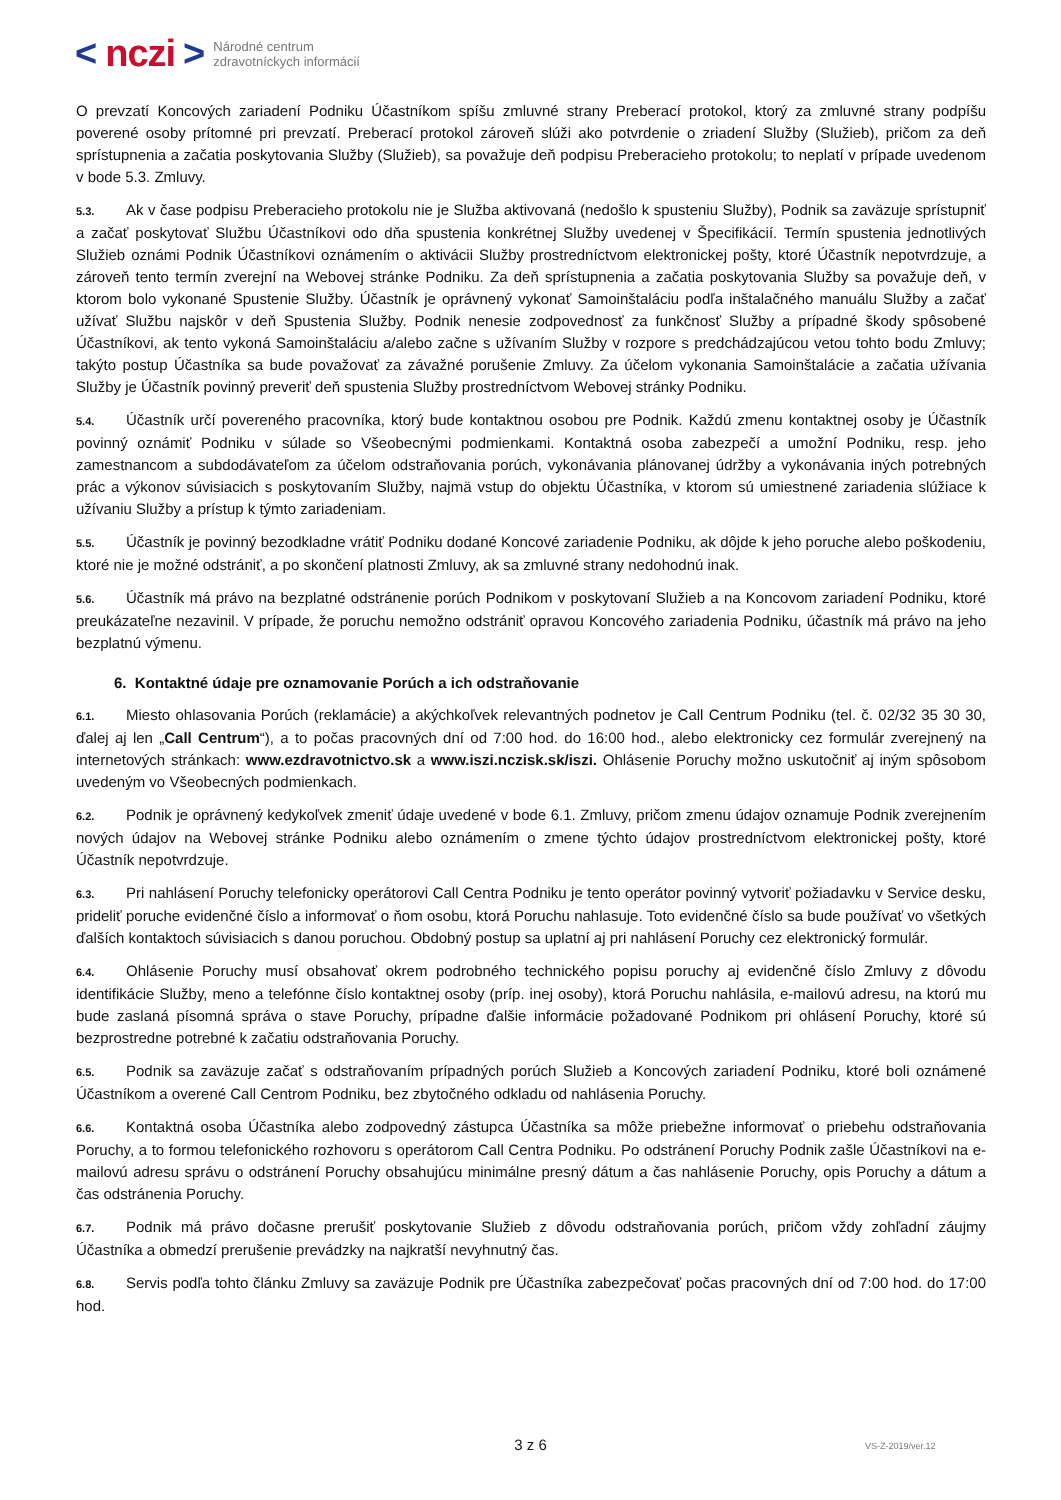< nczi > Národné centrum
zdravotníckych informácií
O prevzatí Koncových zariadení Podniku Účastníkom spíšu zmluvné strany Preberací protokol, ktorý za zmluvné strany podpíšu poverené osoby prítomné pri prevzatí. Preberací protokol zároveň slúži ako potvrdenie o zriadení Služby (Služieb), pričom za deň sprístupnenia a začatia poskytovania Služby (Služieb), sa považuje deň podpisu Preberacieho protokolu; to neplatí v prípade uvedenom v bode 5.3. Zmluvy.
5.3. Ak v čase podpisu Preberacieho protokolu nie je Služba aktivovaná (nedošlo k spusteniu Služby), Podnik sa zaväzuje sprístupniť a začať poskytovať Službu Účastníkovi odo dňa spustenia konkrétnej Služby uvedenej v Špecifikácií. Termín spustenia jednotlivých Služieb oznámi Podnik Účastníkovi oznámením o aktivácii Služby prostredníctvom elektronickej pošty, ktoré Účastník nepotvrdzuje, a zároveň tento termín zverejní na Webovej stránke Podniku. Za deň sprístupnenia a začatia poskytovania Služby sa považuje deň, v ktorom bolo vykonané Spustenie Služby. Účastník je oprávnený vykonať Samoinštaláciu podľa inštalačného manuálu Služby a začať užívať Službu najskôr v deň Spustenia Služby. Podnik nenesie zodpovednosť za funkčnosť Služby a prípadné škody spôsobené Účastníkovi, ak tento vykoná Samoinštaláciu a/alebo začne s užívaním Služby v rozpore s predchádzajúcou vetou tohto bodu Zmluvy; takýto postup Účastníka sa bude považovať za závažné porušenie Zmluvy. Za účelom vykonania Samoinštalácie a začatia užívania Služby je Účastník povinný preveriť deň spustenia Služby prostredníctvom Webovej stránky Podniku.
5.4. Účastník určí povereného pracovníka, ktorý bude kontaktnou osobou pre Podnik. Každú zmenu kontaktnej osoby je Účastník povinný oznámiť Podniku v súlade so Všeobecnými podmienkami. Kontaktná osoba zabezpečí a umožní Podniku, resp. jeho zamestnancom a subdodávateľom za účelom odstraňovania porúch, vykonávania plánovanej údržby a vykonávania iných potrebných prác a výkonov súvisiacich s poskytovaním Služby, najmä vstup do objektu Účastníka, v ktorom sú umiestnené zariadenia slúžiace k užívaniu Služby a prístup k týmto zariadeniam.
5.5. Účastník je povinný bezodkladne vrátiť Podniku dodané Koncové zariadenie Podniku, ak dôjde k jeho poruche alebo poškodeniu, ktoré nie je možné odstrániť, a po skončení platnosti Zmluvy, ak sa zmluvné strany nedohodnú inak.
5.6. Účastník má právo na bezplatné odstránenie porúch Podnikom v poskytovaní Služieb a na Koncovom zariadení Podniku, ktoré preukázateľne nezavinil. V prípade, že poruchu nemožno odstrániť opravou Koncového zariadenia Podniku, účastník má právo na jeho bezplatnú výmenu.
6. Kontaktné údaje pre oznamovanie Porúch a ich odstraňovanie
6.1. Miesto ohlasovania Porúch (reklamácie) a akýchkoľvek relevantných podnetov je Call Centrum Podniku (tel. č. 02/32 35 30 30, ďalej aj len „Call Centrum“), a to počas pracovných dní od 7:00 hod. do 16:00 hod., alebo elektronicky cez formulár zverejnený na internetových stránkach: www.ezdravotnictvo.sk a www.iszi.nczisk.sk/iszi. Ohlásenie Poruchy možno uskutočniť aj iným spôsobom uvedeným vo Všeobecných podmienkach.
6.2. Podnik je oprávnený kedykoľvek zmeniť údaje uvedené v bode 6.1. Zmluvy, pričom zmenu údajov oznamuje Podnik zverejnením nových údajov na Webovej stránke Podniku alebo oznámením o zmene týchto údajov prostredníctvom elektronickej pošty, ktoré Účastník nepotvrdzuje.
6.3. Pri nahlásení Poruchy telefonicky operátorovi Call Centra Podniku je tento operátor povinný vytvoriť požiadavku v Service desku, prideliť poruche evidenčné číslo a informovať o ňom osobu, ktorá Poruchu nahlasuje. Toto evidenčné číslo sa bude používať vo všetkých ďalších kontaktoch súvisiacich s danou poruchou. Obdobný postup sa uplatní aj pri nahlásení Poruchy cez elektronický formulár.
6.4. Ohlásenie Poruchy musí obsahovať okrem podrobného technického popisu poruchy aj evidenčné číslo Zmluvy z dôvodu identifikácie Služby, meno a telefónne číslo kontaktnej osoby (príp. inej osoby), ktorá Poruchu nahlásila, e-mailovú adresu, na ktorú mu bude zaslaná písomná správa o stave Poruchy, prípadne ďalšie informácie požadované Podnikom pri ohlásení Poruchy, ktoré sú bezprostredne potrebné k začatiu odstraňovania Poruchy.
6.5. Podnik sa zaväzuje začať s odstraňovaním prípadných porúch Služieb a Koncových zariadení Podniku, ktoré boli oznámené Účastníkom a overené Call Centrom Podniku, bez zbytočného odkladu od nahlásenia Poruchy.
6.6. Kontaktná osoba Účastníka alebo zodpovedný zástupca Účastníka sa môže priebežne informovať o priebehu odstraňovania Poruchy, a to formou telefonického rozhovoru s operátorom Call Centra Podniku. Po odstránení Poruchy Podnik zašle Účastníkovi na e-mailovú adresu správu o odstránení Poruchy obsahujúcu minimálne presný dátum a čas nahlásenie Poruchy, opis Poruchy a dátum a čas odstránenia Poruchy.
6.7. Podnik má právo dočasne prerušiť poskytovanie Služieb z dôvodu odstraňovania porúch, pričom vždy zohľadní záujmy Účastníka a obmedzí prerušenie prevádzky na najkratší nevyhnutný čas.
6.8. Servis podľa tohto článku Zmluvy sa zaväzuje Podnik pre Účastníka zabezpečovať počas pracovných dní od 7:00 hod. do 17:00 hod.
3 z 6 VS-Z-2019/ver.12